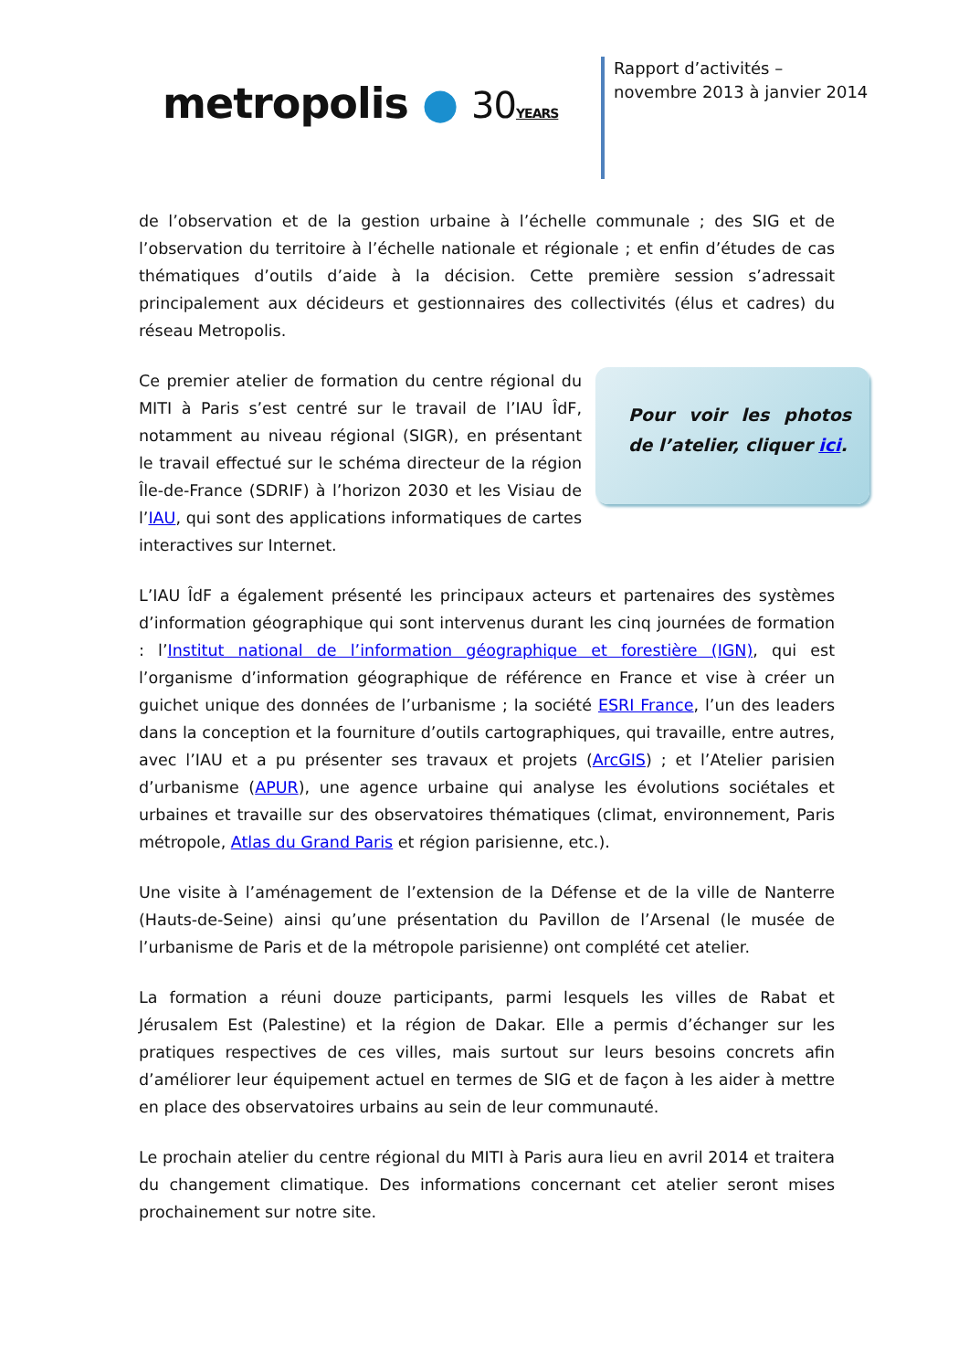metropolis ● 30 YEARS
Rapport d’activités – novembre 2013 à janvier 2014
de l’observation et de la gestion urbaine à l’échelle communale ; des SIG et de l’observation du territoire à l’échelle nationale et régionale ; et enfin d’études de cas thématiques d’outils d’aide à la décision. Cette première session s’adressait principalement aux décideurs et gestionnaires des collectivités (élus et cadres) du réseau Metropolis.
Pour voir les photos de l’atelier, cliquer ici.
Ce premier atelier de formation du centre régional du MITI à Paris s’est centré sur le travail de l’IAU ÎdF, notamment au niveau régional (SIGR), en présentant le travail effectué sur le schéma directeur de la région Île-de-France (SDRIF) à l’horizon 2030 et les Visiau de l’IAU, qui sont des applications informatiques de cartes interactives sur Internet.
L’IAU ÎdF a également présenté les principaux acteurs et partenaires des systèmes d’information géographique qui sont intervenus durant les cinq journées de formation : l’Institut national de l’information géographique et forestière (IGN), qui est l’organisme d’information géographique de référence en France et vise à créer un guichet unique des données de l’urbanisme ; la société ESRI France, l’un des leaders dans la conception et la fourniture d’outils cartographiques, qui travaille, entre autres, avec l’IAU et a pu présenter ses travaux et projets (ArcGIS) ; et l’Atelier parisien d’urbanisme (APUR), une agence urbaine qui analyse les évolutions sociétales et urbaines et travaille sur des observatoires thématiques (climat, environnement, Paris métropole, Atlas du Grand Paris et région parisienne, etc.).
Une visite à l’aménagement de l’extension de la Défense et de la ville de Nanterre (Hauts-de-Seine) ainsi qu’une présentation du Pavillon de l’Arsenal (le musée de l’urbanisme de Paris et de la métropole parisienne) ont complété cet atelier.
La formation a réuni douze participants, parmi lesquels les villes de Rabat et Jérusalem Est (Palestine) et la région de Dakar. Elle a permis d’échanger sur les pratiques respectives de ces villes, mais surtout sur leurs besoins concrets afin d’améliorer leur équipement actuel en termes de SIG et de façon à les aider à mettre en place des observatoires urbains au sein de leur communauté.
Le prochain atelier du centre régional du MITI à Paris aura lieu en avril 2014 et traitera du changement climatique. Des informations concernant cet atelier seront mises prochainement sur notre site.